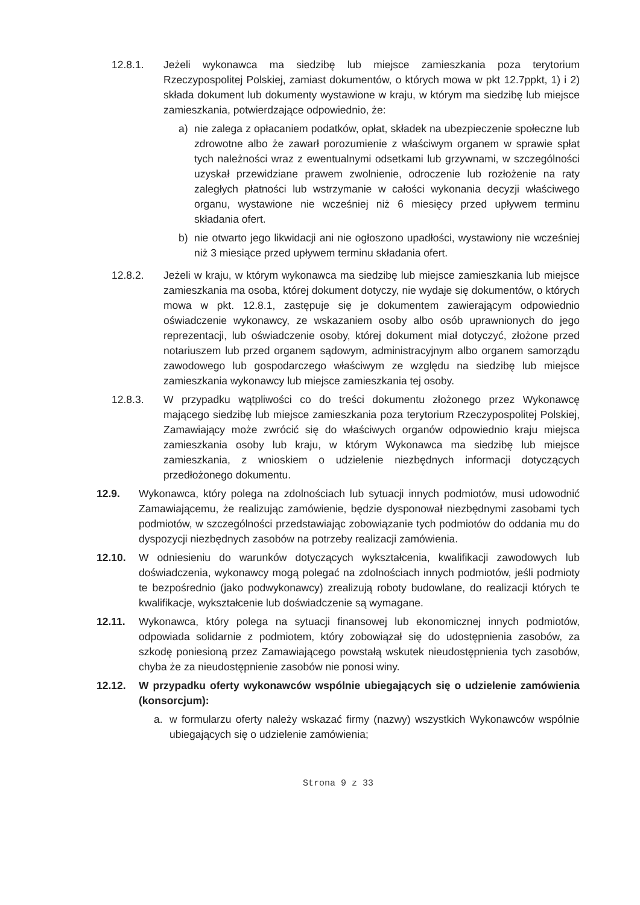12.8.1. Jeżeli wykonawca ma siedzibę lub miejsce zamieszkania poza terytorium Rzeczypospolitej Polskiej, zamiast dokumentów, o których mowa w pkt 12.7ppkt, 1) i 2) składa dokument lub dokumenty wystawione w kraju, w którym ma siedzibę lub miejsce zamieszkania, potwierdzające odpowiednio, że:
a) nie zalega z opłacaniem podatków, opłat, składek na ubezpieczenie społeczne lub zdrowotne albo że zawarł porozumienie z właściwym organem w sprawie spłat tych należności wraz z ewentualnymi odsetkami lub grzywnami, w szczególności uzyskał przewidziane prawem zwolnienie, odroczenie lub rozłożenie na raty zaległych płatności lub wstrzymanie w całości wykonania decyzji właściwego organu, wystawione nie wcześniej niż 6 miesięcy przed upływem terminu składania ofert.
b) nie otwarto jego likwidacji ani nie ogłoszono upadłości, wystawiony nie wcześniej niż 3 miesiące przed upływem terminu składania ofert.
12.8.2. Jeżeli w kraju, w którym wykonawca ma siedzibę lub miejsce zamieszkania lub miejsce zamieszkania ma osoba, której dokument dotyczy, nie wydaje się dokumentów, o których mowa w pkt. 12.8.1, zastępuje się je dokumentem zawierającym odpowiednio oświadczenie wykonawcy, ze wskazaniem osoby albo osób uprawnionych do jego reprezentacji, lub oświadczenie osoby, której dokument miał dotyczyć, złożone przed notariuszem lub przed organem sądowym, administracyjnym albo organem samorządu zawodowego lub gospodarczego właściwym ze względu na siedzibę lub miejsce zamieszkania wykonawcy lub miejsce zamieszkania tej osoby.
12.8.3. W przypadku wątpliwości co do treści dokumentu złożonego przez Wykonawcę mającego siedzibę lub miejsce zamieszkania poza terytorium Rzeczypospolitej Polskiej, Zamawiający może zwrócić się do właściwych organów odpowiednio kraju miejsca zamieszkania osoby lub kraju, w którym Wykonawca ma siedzibę lub miejsce zamieszkania, z wnioskiem o udzielenie niezbędnych informacji dotyczących przedłożonego dokumentu.
12.9. Wykonawca, który polega na zdolnościach lub sytuacji innych podmiotów, musi udowodnić Zamawiającemu, że realizując zamówienie, będzie dysponował niezbędnymi zasobami tych podmiotów, w szczególności przedstawiając zobowiązanie tych podmiotów do oddania mu do dyspozycji niezbędnych zasobów na potrzeby realizacji zamówienia.
12.10.
W odniesieniu do warunków dotyczących wykształcenia, kwalifikacji zawodowych lub doświadczenia, wykonawcy mogą polegać na zdolnościach innych podmiotów, jeśli podmioty te bezpośrednio (jako podwykonawcy) zrealizują roboty budowlane, do realizacji których te kwalifikacje, wykształcenie lub doświadczenie są wymagane.
12.11.
Wykonawca, który polega na sytuacji finansowej lub ekonomicznej innych podmiotów, odpowiada solidarnie z podmiotem, który zobowiązał się do udostępnienia zasobów, za szkodę poniesioną przez Zamawiającego powstałą wskutek nieudostępnienia tych zasobów, chyba że za nieudostępnienie zasobów nie ponosi winy.
12.12.
W przypadku oferty wykonawców wspólnie ubiegających się o udzielenie zamówienia (konsorcjum):
a. w formularzu oferty należy wskazać firmy (nazwy) wszystkich Wykonawców wspólnie ubiegających się o udzielenie zamówienia;
Strona 9 z 33